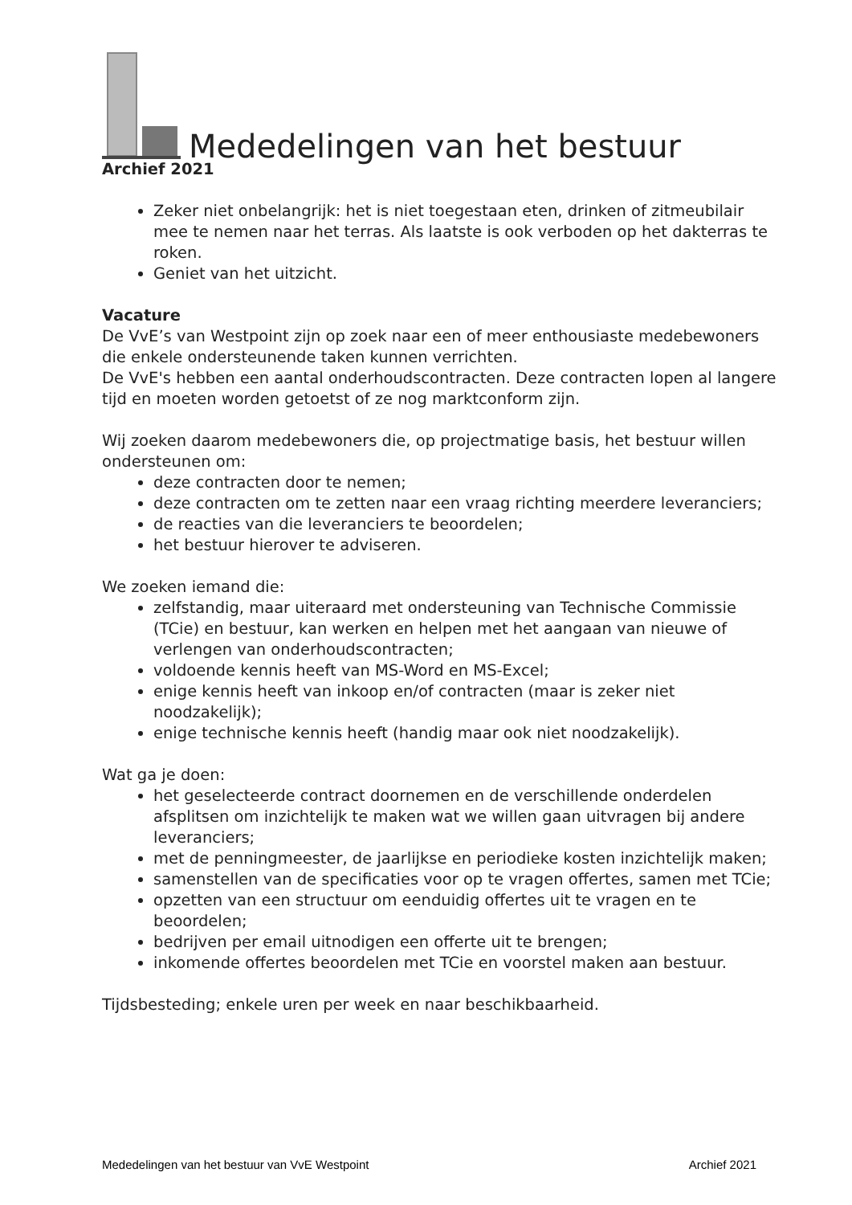Mededelingen van het bestuur
Archief 2021
Zeker niet onbelangrijk: het is niet toegestaan eten, drinken of zitmeubilair mee te nemen naar het terras. Als laatste is ook verboden op het dakterras te roken.
Geniet van het uitzicht.
Vacature
De VvE’s van Westpoint zijn op zoek naar een of meer enthousiaste medebewoners die enkele ondersteunende taken kunnen verrichten.
De VvE's hebben een aantal onderhoudscontracten. Deze contracten lopen al langere tijd en moeten worden getoetst of ze nog marktconform zijn.
Wij zoeken daarom medebewoners die, op projectmatige basis, het bestuur willen ondersteunen om:
deze contracten door te nemen;
deze contracten om te zetten naar een vraag richting meerdere leveranciers;
de reacties van die leveranciers te beoordelen;
het bestuur hierover te adviseren.
We zoeken iemand die:
zelfstandig, maar uiteraard met ondersteuning van Technische Commissie (TCie) en bestuur, kan werken en helpen met het aangaan van nieuwe of verlengen van onderhoudscontracten;
voldoende kennis heeft van MS-Word en MS-Excel;
enige kennis heeft van inkoop en/of contracten (maar is zeker niet noodzakelijk);
enige technische kennis heeft (handig maar ook niet noodzakelijk).
Wat ga je doen:
het geselecteerde contract doornemen en de verschillende onderdelen afsplitsen om inzichtelijk te maken wat we willen gaan uitvragen bij andere leveranciers;
met de penningmeester, de jaarlijkse en periodieke kosten inzichtelijk maken;
samenstellen van de specificaties voor op te vragen offertes, samen met TCie;
opzetten van een structuur om eenduidig offertes uit te vragen en te beoordelen;
bedrijven per email uitnodigen een offerte uit te brengen;
inkomende offertes beoordelen met TCie en voorstel maken aan bestuur.
Tijdsbesteding; enkele uren per week en naar beschikbaarheid.
Mededelingen van het bestuur van VvE Westpoint Archief 2021